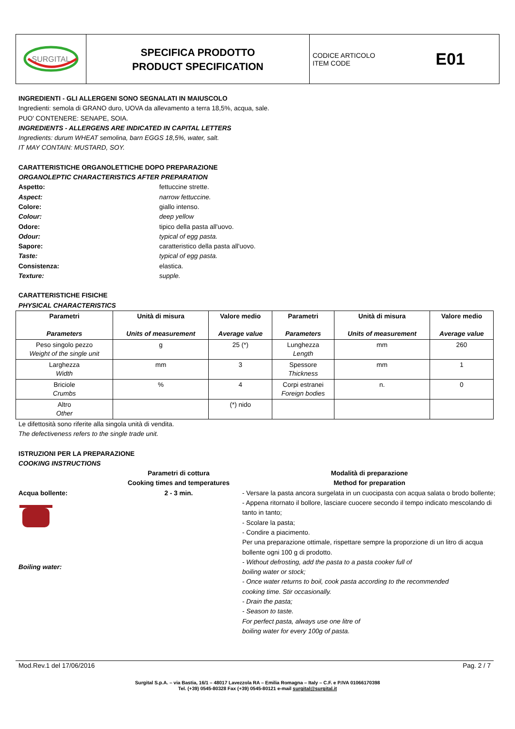SURGITAL
SPECIFICA PRODOTTO
PRODUCT SPECIFICATION
CODICE ARTICOLO
ITEM CODE E01
INGREDIENTI - GLI ALLERGENI SONO SEGNALATI IN MAIUSCOLO
Ingredienti: semola di GRANO duro, UOVA da allevamento a terra 18,5%, acqua, sale.
PUO' CONTENERE: SENAPE, SOIA.
INGREDIENTS - ALLERGENS ARE INDICATED IN CAPITAL LETTERS
Ingredients: durum WHEAT semolina, barn EGGS 18,5%, water, salt.
IT MAY CONTAIN: MUSTARD, SOY.
CARATTERISTICHE ORGANOLETTICHE DOPO PREPARAZIONE
ORGANOLEPTIC CHARACTERISTICS AFTER PREPARATION
Aspetto: fettuccine strette. Aspect: narrow fettuccine. Colore: giallo intenso. Colour: deep yellow Odore: tipico della pasta all'uovo. Odour: typical of egg pasta. Sapore: caratteristico della pasta all'uovo. Taste: typical of egg pasta. Consistenza: elastica. Texture: supple.
CARATTERISTICHE FISICHE
PHYSICAL CHARACTERISTICS
| Parametri Parameters | Unità di misura Units of measurement | Valore medio Average value | Parametri Parameters | Unità di misura Units of measurement | Valore medio Average value |
| --- | --- | --- | --- | --- | --- |
| Peso singolo pezzo Weight of the single unit | g | 25 (*) | Lunghezza Length | mm | 260 |
| Larghezza Width | mm | 3 | Spessore Thickness | mm | 1 |
| Briciole Crumbs | % | 4 | Corpi estranei Foreign bodies | n. | 0 |
| Altro Other | | (*) nido | | | |
Le difettosità sono riferite alla singola unità di vendita.
The defectiveness refers to the single trade unit.
ISTRUZIONI PER LA PREPARAZIONE
COOKING INSTRUCTIONS
Parametri di cottura
Cooking times and temperatures Modalità di preparazione
Method for preparation
Acqua bollente:
Boiling water:
2 - 3 min.
- Versare la pasta ancora surgelata in un cuocipasta con acqua salata o brodo bollente;
- Appena ritornato il bollore, lasciare cuocere secondo il tempo indicato mescolando di tanto in tanto;
- Scolare la pasta;
- Condire a piacimento.
Per una preparazione ottimale, rispettare sempre la proporzione di un litro di acqua bollente ogni 100 g di prodotto.
- Without defrosting, add the pasta to a pasta cooker full of
boiling water or stock;
- Once water returns to boil, cook pasta according to the recommended
cooking time. Stir occasionally.
- Drain the pasta;
- Season to taste.
For perfect pasta, always use one litre of
boiling water for every 100g of pasta.
Mod.Rev.1 del 17/06/2016 Pag. 2 / 7
Surgital S.p.A. – via Bastia, 16/1 – 48017 Lavezzola RA – Emilia Romagna – Italy – C.F. e P.IVA 01066170398
Tel. (+39) 0545-80328 Fax (+39) 0545-80121 e-mail surgital@surgital.it